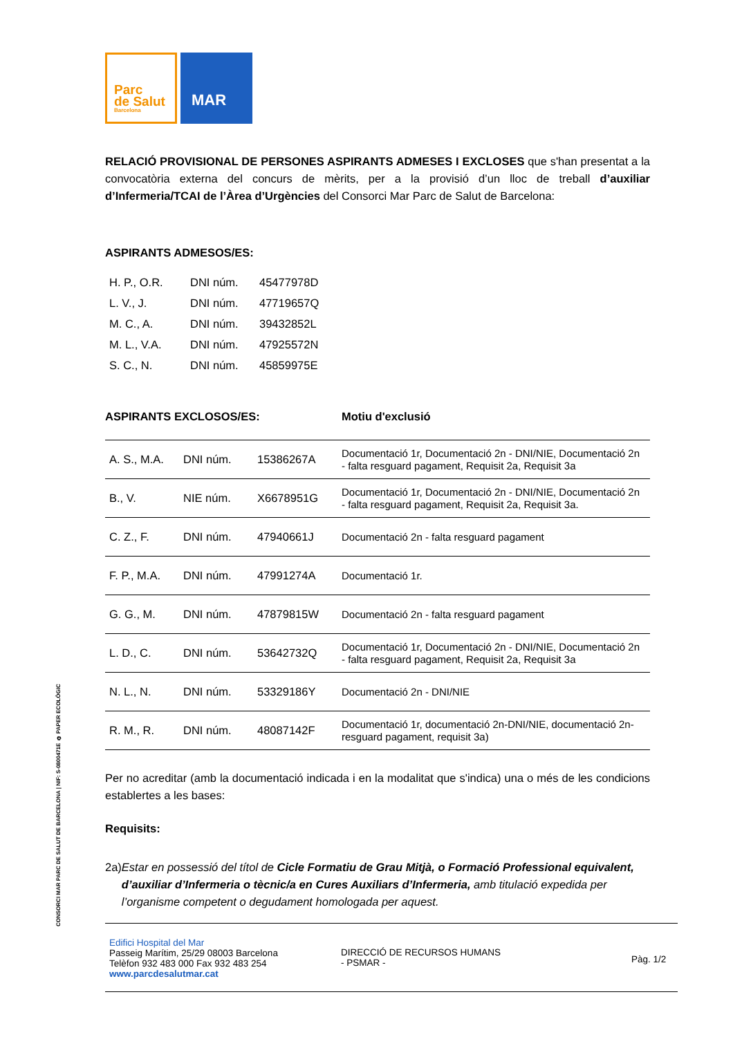Parc
de Salut
Barcelona
MAR
RELACIÓ PROVISIONAL DE PERSONES ASPIRANTS ADMESES I EXCLOSES que s'han presentat a la convocatòria externa del concurs de mèrits, per a la provisió d’un lloc de treball d’auxiliar d’Infermeria/TCAI de l’Àrea d’Urgències del Consorci Mar Parc de Salut de Barcelona:
ASPIRANTS ADMESOS/ES:
| H. P., O.R. | DNI núm. | 45477978D |
| L. V., J. | DNI núm. | 47719657Q |
| M. C., A. | DNI núm. | 39432852L |
| M. L., V.A. | DNI núm. | 47925572N |
| S. C., N. | DNI núm. | 45859975E |
ASPIRANTS EXCLOSOS/ES: Motiu d'exclusió
| A. S., M.A. | DNI núm. | 15386267A | Documentació 1r, Documentació 2n - DNI/NIE, Documentació 2n - falta resguard pagament, Requisit 2a, Requisit 3a |
| B., V. | NIE núm. | X6678951G | Documentació 1r, Documentació 2n - DNI/NIE, Documentació 2n - falta resguard pagament, Requisit 2a, Requisit 3a. |
| C. Z., F. | DNI núm. | 47940661J | Documentació 2n - falta resguard pagament |
| F. P., M.A. | DNI núm. | 47991274A | Documentació 1r. |
| G. G., M. | DNI núm. | 47879815W | Documentació 2n - falta resguard pagament |
| L. D., C. | DNI núm. | 53642732Q | Documentació 1r, Documentació 2n - DNI/NIE, Documentació 2n - falta resguard pagament, Requisit 2a, Requisit 3a |
| N. L., N. | DNI núm. | 53329186Y | Documentació 2n - DNI/NIE |
| R. M., R. | DNI núm. | 48087142F | Documentació 1r, documentació 2n-DNI/NIE, documentació 2n-resguard pagament, requisit 3a) |
Per no acreditar (amb la documentació indicada i en la modalitat que s'indica) una o més de les condicions establertes a les bases:
Requisits:
2a) Estar en possessió del títol de Cicle Formatiu de Grau Mitjà, o Formació Professional equivalent, d’auxiliar d’Infermeria o tècnic/a en Cures Auxiliars d’Infermeria, amb titulació expedida per l’organisme competent o degudament homologada per aquest.
CONSORCI MAR PARC DE SALUT DE BARCELONA | NIF: S-0800471E ♻ PAPER ECOLÒGIC
Edifici Hospital del Mar
Passeig Marítim, 25/29 08003 Barcelona
Telèfon 932 483 000 Fax 932 483 254
www.parcdesalutmar.cat
DIRECCIÓ DE RECURSOS HUMANS
- PSMAR -
Pàg. 1/2